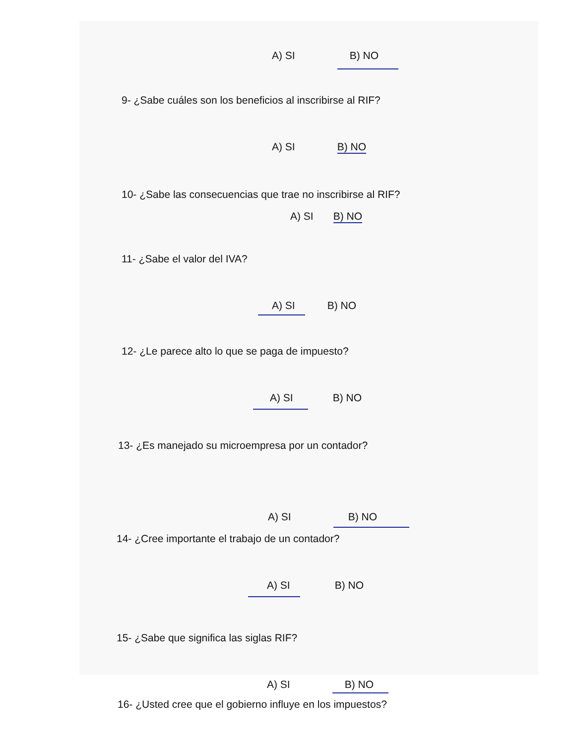A) SI B) NO
9- ¿Sabe cuáles son los beneficios al inscribirse al RIF?
A) SI B) NO
10- ¿Sabe las consecuencias que trae no inscribirse al RIF?
A) SI B) NO
11- ¿Sabe el valor del IVA?
A) SI B) NO
12- ¿Le parece alto lo que se paga de impuesto?
A) SI B) NO
13- ¿Es manejado su microempresa por un contador?
A) SI B) NO
14- ¿Cree importante el trabajo de un contador?
A) SI B) NO
15- ¿Sabe que significa las siglas RIF?
A) SI B) NO
16- ¿Usted cree que el gobierno influye en los impuestos?